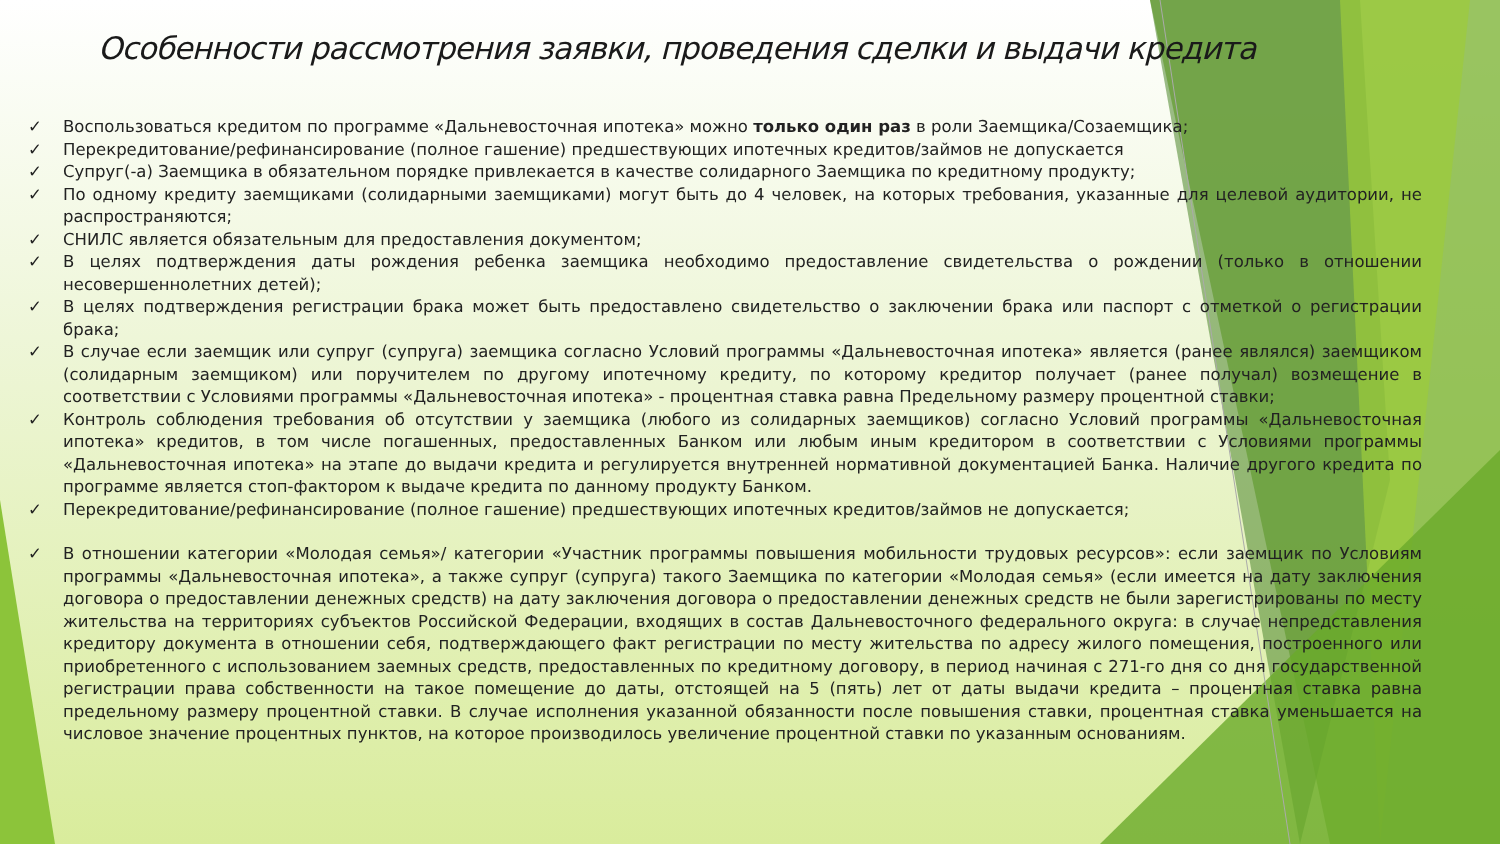Особенности рассмотрения заявки, проведения сделки и выдачи кредита
✓ Воспользоваться кредитом по программе «Дальневосточная ипотека» можно только один раз в роли Заемщика/Созаемщика;
✓ Перекредитование/рефинансирование (полное гашение) предшествующих ипотечных кредитов/займов не допускается
✓ Супруг(-а) Заемщика в обязательном порядке привлекается в качестве солидарного Заемщика по кредитному продукту;
✓ По одному кредиту заемщиками (солидарными заемщиками) могут быть до 4 человек, на которых требования, указанные для целевой аудитории, не распространяются;
✓ СНИЛС является обязательным для предоставления документом;
✓ В целях подтверждения даты рождения ребенка заемщика необходимо предоставление свидетельства о рождении (только в отношении несовершеннолетних детей);
✓ В целях подтверждения регистрации брака может быть предоставлено свидетельство о заключении брака или паспорт с отметкой о регистрации брака;
✓ В случае если заемщик или супруг (супруга) заемщика согласно Условий программы «Дальневосточная ипотека» является (ранее являлся) заемщиком (солидарным заемщиком) или поручителем по другому ипотечному кредиту, по которому кредитор получает (ранее получал) возмещение в соответствии с Условиями программы «Дальневосточная ипотека» - процентная ставка равна Предельному размеру процентной ставки;
✓ Контроль соблюдения требования об отсутствии у заемщика (любого из солидарных заемщиков) согласно Условий программы «Дальневосточная ипотека» кредитов, в том числе погашенных, предоставленных Банком или любым иным кредитором в соответствии с Условиями программы «Дальневосточная ипотека» на этапе до выдачи кредита и регулируется внутренней нормативной документацией Банка. Наличие другого кредита по программе является стоп-фактором к выдаче кредита по данному продукту Банком.
✓ Перекредитование/рефинансирование (полное гашение) предшествующих ипотечных кредитов/займов не допускается;
✓ В отношении категории «Молодая семья»/ категории «Участник программы повышения мобильности трудовых ресурсов»: если заемщик по Условиям программы «Дальневосточная ипотека», а также супруг (супруга) такого Заемщика по категории «Молодая семья» (если имеется на дату заключения договора о предоставлении денежных средств) на дату заключения договора о предоставлении денежных средств не были зарегистрированы по месту жительства на территориях субъектов Российской Федерации, входящих в состав Дальневосточного федерального округа: в случае непредставления кредитору документа в отношении себя, подтверждающего факт регистрации по месту жительства по адресу жилого помещения, построенного или приобретенного с использованием заемных средств, предоставленных по кредитному договору, в период начиная с 271-го дня со дня государственной регистрации права собственности на такое помещение до даты, отстоящей на 5 (пять) лет от даты выдачи кредита – процентная ставка равна предельному размеру процентной ставки. В случае исполнения указанной обязанности после повышения ставки, процентная ставка уменьшается на числовое значение процентных пунктов, на которое производилось увеличение процентной ставки по указанным основаниям.